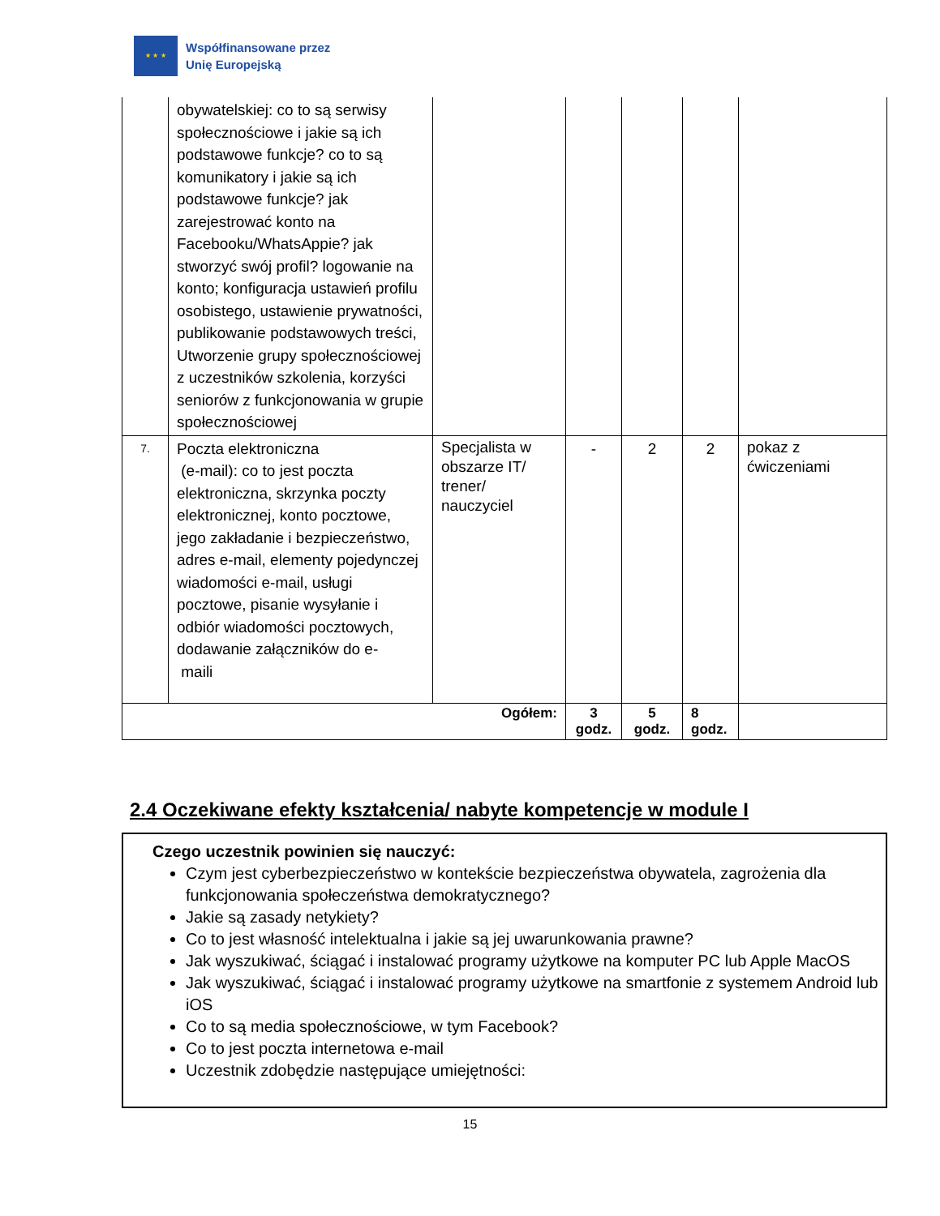★ ★ ★
Współfinansowane przez
Unię Europejską
| | obywatelskiej: co to są serwisy społecznościowe i jakie są ich podstawowe funkcje? co to są komunikatory i jakie są ich podstawowe funkcje? jak zarejestrować konto na Facebooku/WhatsAppie? jak stworzyć swój profil? logowanie na konto; konfiguracja ustawień profilu osobistego, ustawienie prywatności, publikowanie podstawowych treści, Utworzenie grupy społecznościowej z uczestników szkolenia, korzyści seniorów z funkcjonowania w grupie społecznościowej | | | | | |
| 7. | Poczta elektroniczna (e-mail): co to jest poczta elektroniczna, skrzynka poczty elektronicznej, konto pocztowe, jego zakładanie i bezpieczeństwo, adres e-mail, elementy pojedynczej wiadomości e-mail, usługi pocztowe, pisanie wysyłanie i odbiór wiadomości pocztowych, dodawanie załączników do e- maili | Specjalista w obszarze IT/ trener/ nauczyciel | - | 2 | 2 | pokaz z ćwiczeniami |
| Ogółem: | | | 3 godz. | 5 godz. | 8 godz. | |
2.4 Oczekiwane efekty kształcenia/ nabyte kompetencje w module I
Czego uczestnik powinien się nauczyć:
Czym jest cyberbezpieczeństwo w kontekście bezpieczeństwa obywatela, zagrożenia dla funkcjonowania społeczeństwa demokratycznego?
Jakie są zasady netykiety?
Co to jest własność intelektualna i jakie są jej uwarunkowania prawne?
Jak wyszukiwać, ściągać i instalować programy użytkowe na komputer PC lub Apple MacOS
Jak wyszukiwać, ściągać i instalować programy użytkowe na smartfonie z systemem Android lub iOS
Co to są media społecznościowe, w tym Facebook?
Co to jest poczta internetowa e-mail
Uczestnik zdobędzie następujące umiejętności:
15